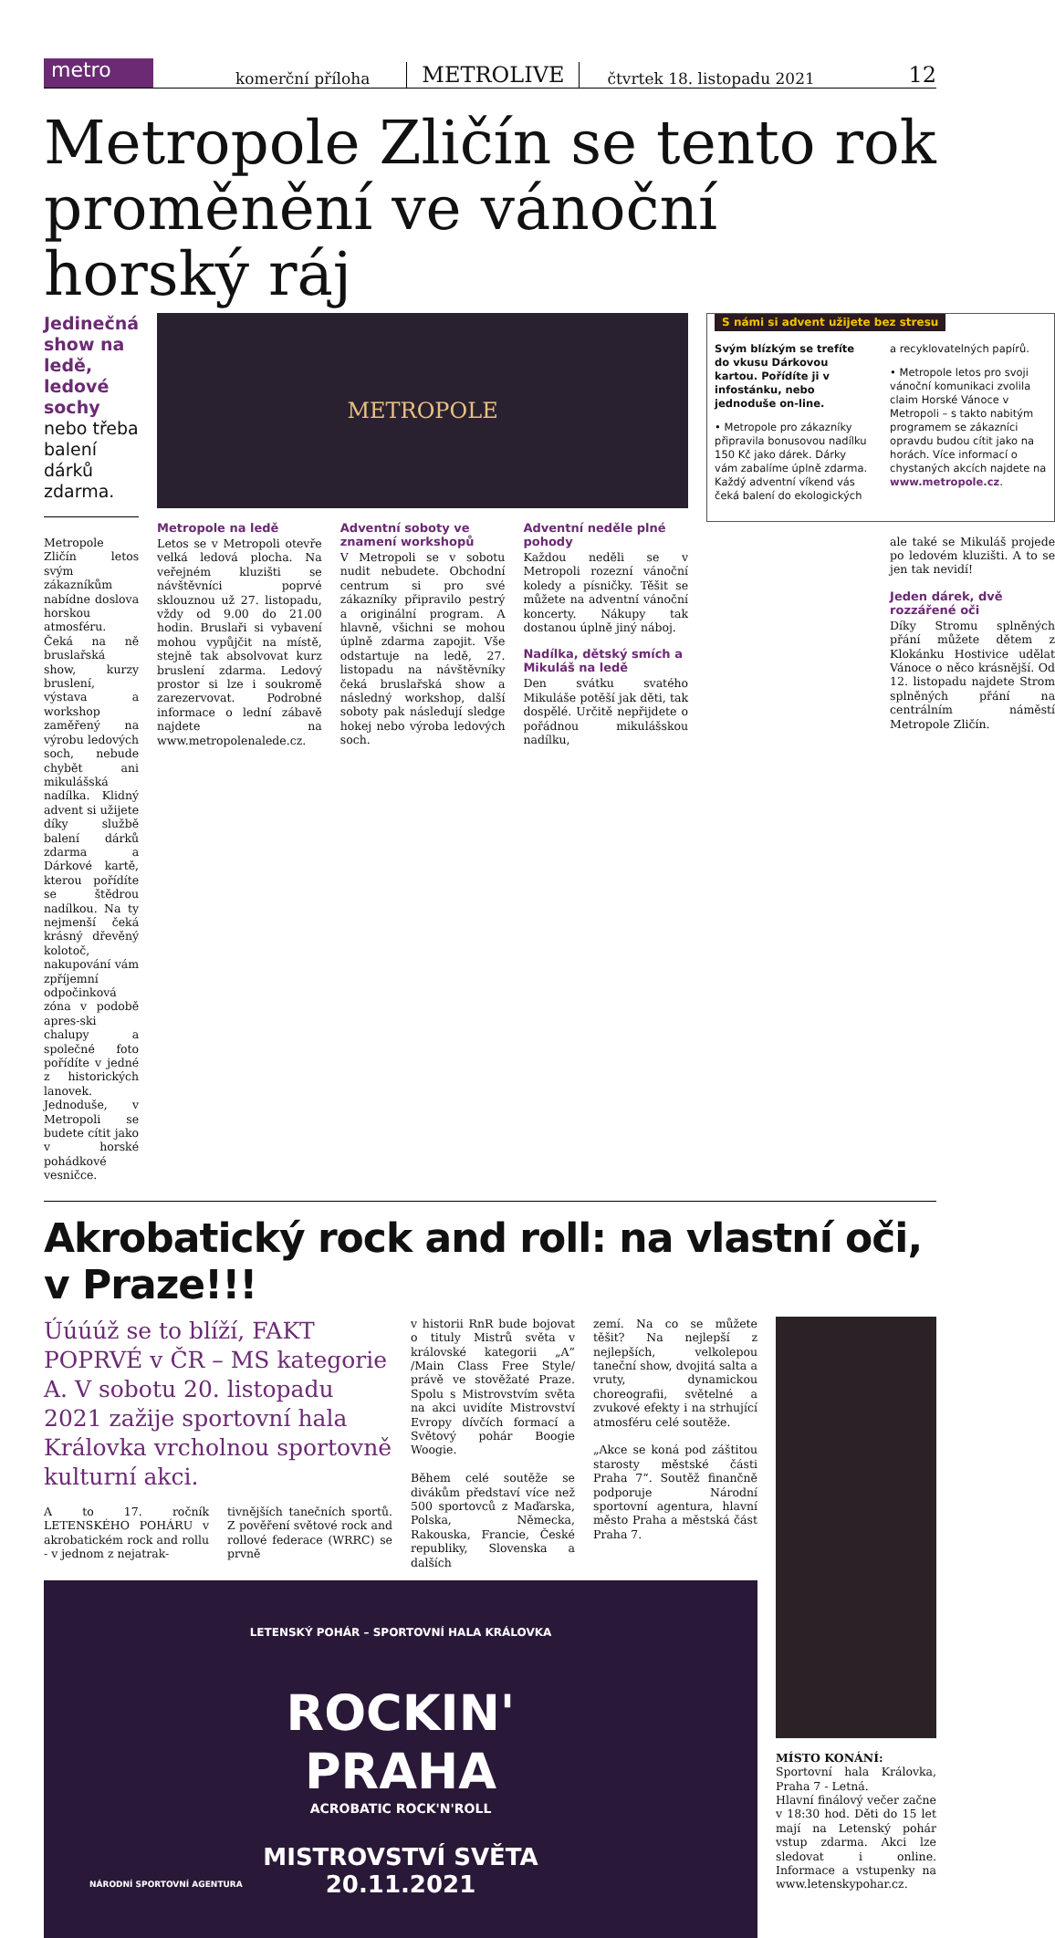metro
komerční příloha METROLIVE čtvrtek 18. listopadu 2021 12
Metropole Zličín se tento rok proměnění ve vánoční horský ráj
Jedinečná show na ledě, ledové sochy nebo třeba balení dárků zdarma.
Metropole Zličín letos svým zákazníkům nabídne doslova horskou atmosféru. Čeká na ně bruslařská show, kurzy bruslení, výstava a workshop zaměřený na výrobu ledových soch, nebude chybět ani mikulášská nadílka. Klidný advent si užijete díky službě balení dárků zdarma a Dárkové kartě, kterou pořídíte se štědrou nadílkou. Na ty nejmenší čeká krásný dřevěný kolotoč, nakupování vám zpříjemní odpočinková zóna v podobě apres-ski chalupy a společné foto pořídíte v jedné z historických lanovek. Jednoduše, v Metropoli se budete cítit jako v horské pohádkové vesničce.
METROPOLE
Metropole na ledě
Letos se v Metropoli otevře velká ledová plocha. Na veřejném kluzišti se návštěvníci poprvé sklouznou už 27. listopadu, vždy od 9.00 do 21.00 hodin. Bruslaři si vybavení mohou vypůjčit na místě, stejně tak absolvovat kurz bruslení zdarma. Ledový prostor si lze i soukromě zarezervovat. Podrobné informace o lední zábavě najdete na www.metropolenalede.cz.
Adventní soboty ve znamení workshopů
V Metropoli se v sobotu nudit nebudete. Obchodní centrum si pro své zákazníky připravilo pestrý a originální program. A hlavně, všichni se mohou úplně zdarma zapojit. Vše odstartuje na ledě, 27. listopadu na návštěvníky čeká bruslařská show a následný workshop, další soboty pak následují sledge hokej nebo výroba ledových soch.
Adventní neděle plné pohody
Každou neděli se v Metropoli rozezní vánoční koledy a písničky. Těšit se můžete na adventní vánoční koncerty. Nákupy tak dostanou úplně jiný náboj.
Nadílka, dětský smích a Mikuláš na ledě
Den svátku svatého Mikuláše potěší jak děti, tak dospělé. Určitě nepřijdete o pořádnou mikulášskou nadílku,
S námi si advent užijete bez stresu
Svým blízkým se trefíte do vkusu Dárkovou kartou. Pořídíte ji v infostánku, nebo jednoduše on-line.
• Metropole pro zákazníky připravila bonusovou nadílku 150 Kč jako dárek. Dárky vám zabalíme úplně zdarma. Každý adventní víkend vás čeká balení do ekologických
a recyklovatelných papírů.
• Metropole letos pro svoji vánoční komunikaci zvolila claim Horské Vánoce v Metropoli – s takto nabitým programem se zákazníci opravdu budou cítit jako na horách. Více informací o chystaných akcích najdete na www.metropole.cz.
ale také se Mikuláš projede po ledovém kluzišti. A to se jen tak nevidí!
Jeden dárek, dvě rozzářené oči
Díky Stromu splněných přání můžete dětem z Klokánku Hostivice udělat Vánoce o něco krásnější. Od 12. listopadu najdete Strom splněných přání na centrálním náměstí Metropole Zličín.
Akrobatický rock and roll: na vlastní oči, v Praze!!!
Úúúúž se to blíží, FAKT POPRVÉ v ČR – MS kategorie A. V sobotu 20. listopadu 2021 zažije sportovní hala Královka vrcholnou sportovně kulturní akci.
A to 17. ročník LETENSKÉHO POHÁRU v akrobatickém rock and rollu - v jednom z nejatrak-
tivnějších tanečních sportů. Z pověření světové rock and rollové federace (WRRC) se prvně
v historii RnR bude bojovat o tituly Mistrů světa v královské kategorii „A“ /Main Class Free Style/ právě ve stověžaté Praze. Spolu s Mistrovstvím světa na akci uvidíte Mistrovství Evropy dívčích formací a Světový pohár Boogie Woogie.
Během celé soutěže se divákům představí více než 500 sportovců z Maďarska, Polska, Německa, Rakouska, Francie, České republiky, Slovenska a dalších
zemí. Na co se můžete těšit? Na nejlepší z nejlepších, velkolepou taneční show, dvojitá salta a vruty, dynamickou choreografii, světelné a zvukové efekty i na strhující atmosféru celé soutěže.
„Akce se koná pod záštitou starosty městské části Praha 7“. Soutěž finančně podporuje Národní sportovní agentura, hlavní město Praha a městská část Praha 7.
LETENSKÝ POHÁR – SPORTOVNÍ HALA KRÁLOVKA
ROCKIN'
PRAHA
ACROBATIC ROCK'N'ROLL
MISTROVSTVÍ SVĚTA
20.11.2021
NÁRODNÍ SPORTOVNÍ AGENTURA
MÍSTO KONÁNÍ:
Sportovní hala Královka, Praha 7 - Letná.
Hlavní finálový večer začne v 18:30 hod. Děti do 15 let mají na Letenský pohár vstup zdarma. Akci lze sledovat i online. Informace a vstupenky na www.letenskypohar.cz.